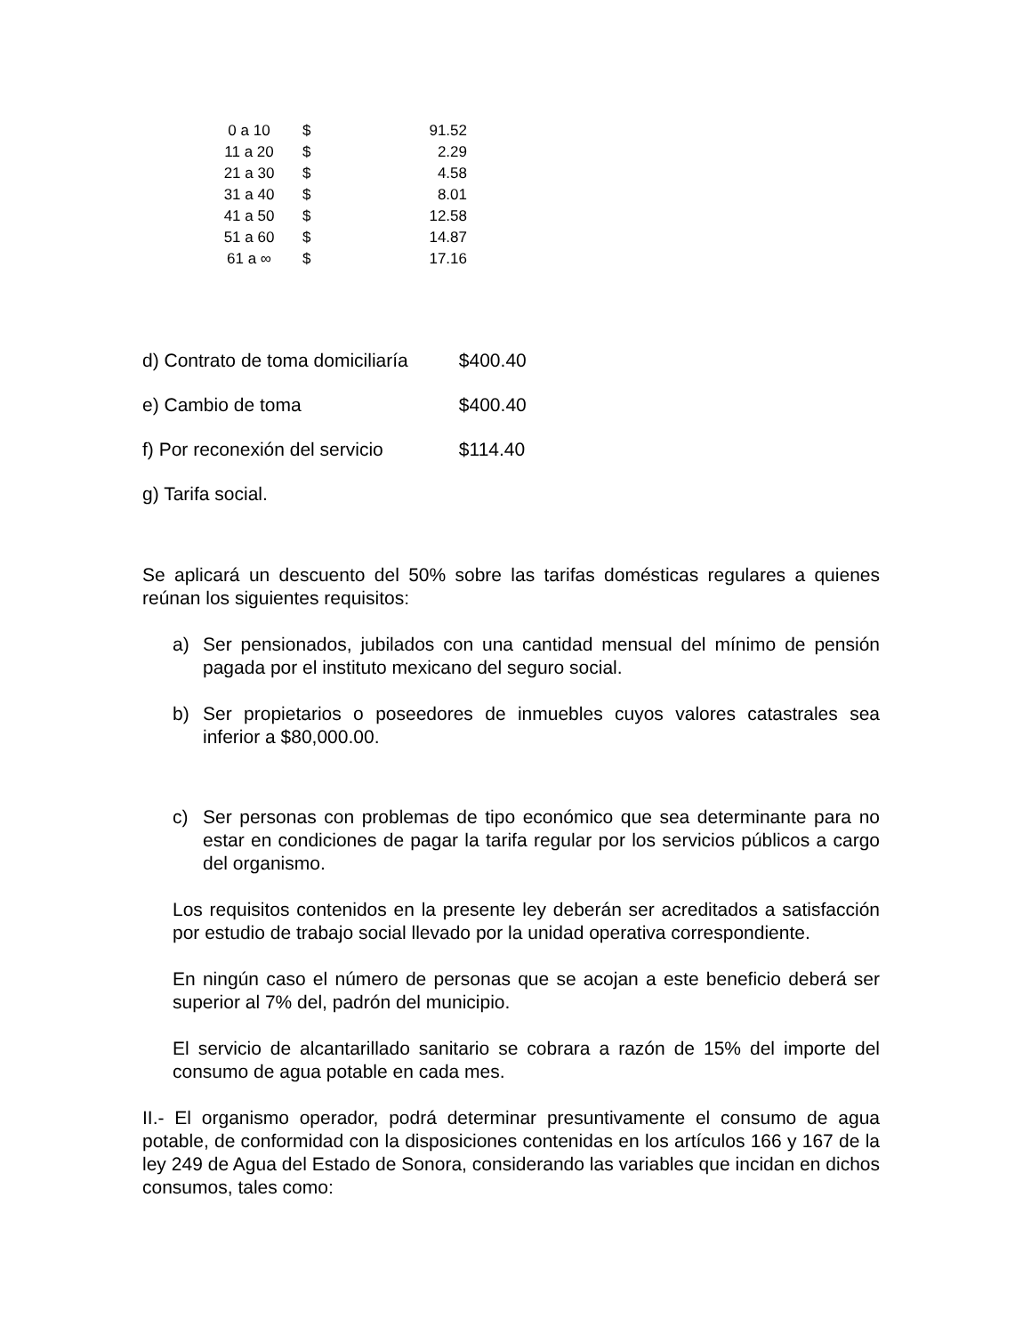| 0 a 10 | $ | 91.52 |
| 11 a 20 | $ | 2.29 |
| 21 a 30 | $ | 4.58 |
| 31 a 40 | $ | 8.01 |
| 41 a 50 | $ | 12.58 |
| 51 a 60 | $ | 14.87 |
| 61 a ∞ | $ | 17.16 |
d) Contrato de toma domiciliaría $400.40
e) Cambio de toma $400.40
f) Por reconexión del servicio $114.40
g) Tarifa social.
Se aplicará un descuento del 50% sobre las tarifas domésticas regulares a quienes reúnan los siguientes requisitos:
a) Ser pensionados, jubilados con una cantidad mensual del mínimo de pensión pagada por el instituto mexicano del seguro social.
b) Ser propietarios o poseedores de inmuebles cuyos valores catastrales sea inferior a $80,000.00.
c) Ser personas con problemas de tipo económico que sea determinante para no estar en condiciones de pagar la tarifa regular por los servicios públicos a cargo del organismo.
Los requisitos contenidos en la presente ley deberán ser acreditados a satisfacción por estudio de trabajo social llevado por la unidad operativa correspondiente.
En ningún caso el número de personas que se acojan a este beneficio deberá ser superior al 7% del, padrón del municipio.
El servicio de alcantarillado sanitario se cobrara a razón de 15% del importe del consumo de agua potable en cada mes.
II.- El organismo operador, podrá determinar presuntivamente el consumo de agua potable, de conformidad con la disposiciones contenidas en los artículos 166 y 167 de la ley 249 de Agua del Estado de Sonora, considerando las variables que incidan en dichos consumos, tales como: